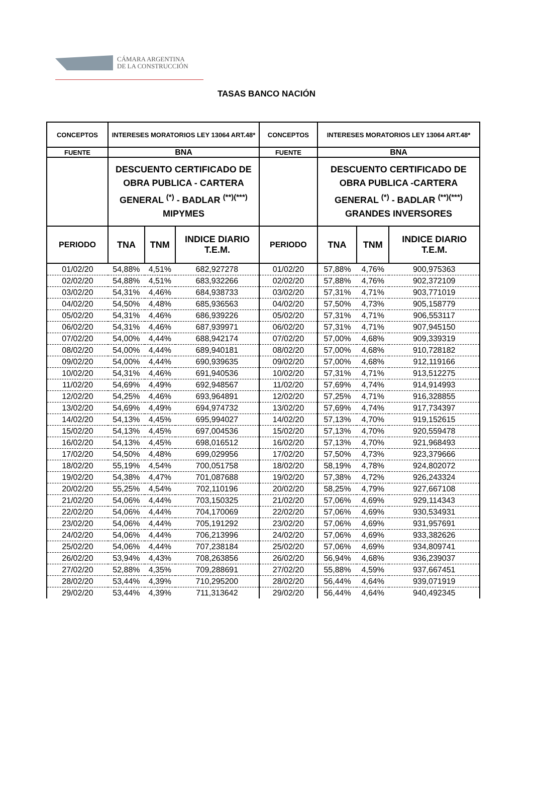CÁMARA ARGENTINA
DE LA CONSTRUCCIÓN
TASAS BANCO NACIÓN
| CONCEPTOS | INTERESES MORATORIOS LEY 13064 ART.48* | | | CONCEPTOS | INTERESES MORATORIOS LEY 13064 ART.48* | | |
| --- | --- | --- | --- | --- | --- | --- | --- |
| FUENTE | BNA | | | FUENTE | BNA | | |
| | DESCUENTO CERTIFICADO DE OBRA PUBLICA - CARTERA GENERAL <sup>(*)</sup> - BADLAR <sup>(**)(***)</sup> MIPYMES | | | | DESCUENTO CERTIFICADO DE OBRA PUBLICA -CARTERA GENERAL <sup>(*)</sup> - BADLAR <sup>(**)(***)</sup> GRANDES INVERSORES | | |
| PERIODO | TNA | TNM | INDICE DIARIO T.E.M. | PERIODO | TNA | TNM | INDICE DIARIO T.E.M. |
| 01/02/20 | 54,88% | 4,51% | 682,927278 | 01/02/20 | 57,88% | 4,76% | 900,975363 |
| 02/02/20 | 54,88% | 4,51% | 683,932266 | 02/02/20 | 57,88% | 4,76% | 902,372109 |
| 03/02/20 | 54,31% | 4,46% | 684,938733 | 03/02/20 | 57,31% | 4,71% | 903,771019 |
| 04/02/20 | 54,50% | 4,48% | 685,936563 | 04/02/20 | 57,50% | 4,73% | 905,158779 |
| 05/02/20 | 54,31% | 4,46% | 686,939226 | 05/02/20 | 57,31% | 4,71% | 906,553117 |
| 06/02/20 | 54,31% | 4,46% | 687,939971 | 06/02/20 | 57,31% | 4,71% | 907,945150 |
| 07/02/20 | 54,00% | 4,44% | 688,942174 | 07/02/20 | 57,00% | 4,68% | 909,339319 |
| 08/02/20 | 54,00% | 4,44% | 689,940181 | 08/02/20 | 57,00% | 4,68% | 910,728182 |
| 09/02/20 | 54,00% | 4,44% | 690,939635 | 09/02/20 | 57,00% | 4,68% | 912,119166 |
| 10/02/20 | 54,31% | 4,46% | 691,940536 | 10/02/20 | 57,31% | 4,71% | 913,512275 |
| 11/02/20 | 54,69% | 4,49% | 692,948567 | 11/02/20 | 57,69% | 4,74% | 914,914993 |
| 12/02/20 | 54,25% | 4,46% | 693,964891 | 12/02/20 | 57,25% | 4,71% | 916,328855 |
| 13/02/20 | 54,69% | 4,49% | 694,974732 | 13/02/20 | 57,69% | 4,74% | 917,734397 |
| 14/02/20 | 54,13% | 4,45% | 695,994027 | 14/02/20 | 57,13% | 4,70% | 919,152615 |
| 15/02/20 | 54,13% | 4,45% | 697,004536 | 15/02/20 | 57,13% | 4,70% | 920,559478 |
| 16/02/20 | 54,13% | 4,45% | 698,016512 | 16/02/20 | 57,13% | 4,70% | 921,968493 |
| 17/02/20 | 54,50% | 4,48% | 699,029956 | 17/02/20 | 57,50% | 4,73% | 923,379666 |
| 18/02/20 | 55,19% | 4,54% | 700,051758 | 18/02/20 | 58,19% | 4,78% | 924,802072 |
| 19/02/20 | 54,38% | 4,47% | 701,087688 | 19/02/20 | 57,38% | 4,72% | 926,243324 |
| 20/02/20 | 55,25% | 4,54% | 702,110196 | 20/02/20 | 58,25% | 4,79% | 927,667108 |
| 21/02/20 | 54,06% | 4,44% | 703,150325 | 21/02/20 | 57,06% | 4,69% | 929,114343 |
| 22/02/20 | 54,06% | 4,44% | 704,170069 | 22/02/20 | 57,06% | 4,69% | 930,534931 |
| 23/02/20 | 54,06% | 4,44% | 705,191292 | 23/02/20 | 57,06% | 4,69% | 931,957691 |
| 24/02/20 | 54,06% | 4,44% | 706,213996 | 24/02/20 | 57,06% | 4,69% | 933,382626 |
| 25/02/20 | 54,06% | 4,44% | 707,238184 | 25/02/20 | 57,06% | 4,69% | 934,809741 |
| 26/02/20 | 53,94% | 4,43% | 708,263856 | 26/02/20 | 56,94% | 4,68% | 936,239037 |
| 27/02/20 | 52,88% | 4,35% | 709,288691 | 27/02/20 | 55,88% | 4,59% | 937,667451 |
| 28/02/20 | 53,44% | 4,39% | 710,295200 | 28/02/20 | 56,44% | 4,64% | 939,071919 |
| 29/02/20 | 53,44% | 4,39% | 711,313642 | 29/02/20 | 56,44% | 4,64% | 940,492345 |